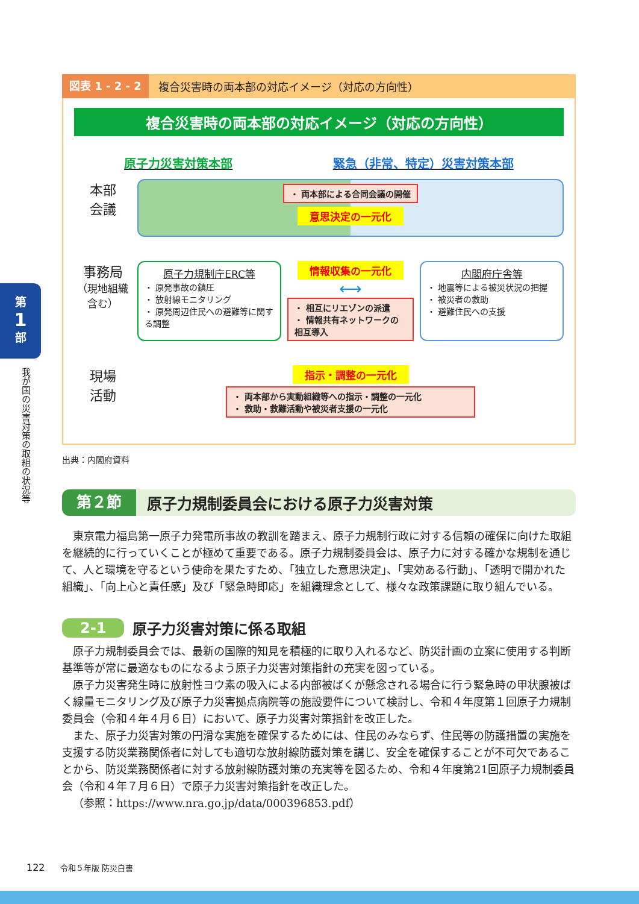第
1
部
我が国の災害対策の取組の状況等
図表 1 - 2 - 2 複合災害時の両本部の対応イメージ（対応の方向性）
複合災害時の両本部の対応イメージ（対応の方向性）
原子力災害対策本部 緊急（非常、特定）災害対策本部
本部
会議
・ 両本部による合同会議の開催
意思決定の一元化
事務局
（現地組織含む）
原子力規制庁ERC等
・ 原発事故の鎮圧
・ 放射線モニタリング
・ 原発周辺住民への避難等に関する調整
情報収集の一元化
⟷
・ 相互にリエゾンの派遣
・ 情報共有ネットワークの相互導入
内閣府庁舎等
・ 地震等による被災状況の把握
・ 被災者の救助
・ 避難住民への支援
現場
活動
指示・調整の一元化
・ 両本部から実動組織等への指示・調整の一元化
・ 救助・救難活動や被災者支援の一元化
出典：内閣府資料
第２節 原子力規制委員会における原子力災害対策
東京電力福島第一原子力発電所事故の教訓を踏まえ、原子力規制行政に対する信頼の確保に向けた取組を継続的に行っていくことが極めて重要である。原子力規制委員会は、原子力に対する確かな規制を通じて、人と環境を守るという使命を果たすため、「独立した意思決定」、「実効ある行動」、「透明で開かれた組織」、「向上心と責任感」及び「緊急時即応」を組織理念として、様々な政策課題に取り組んでいる。
2-1 原子力災害対策に係る取組
原子力規制委員会では、最新の国際的知見を積極的に取り入れるなど、防災計画の立案に使用する判断基準等が常に最適なものになるよう原子力災害対策指針の充実を図っている。
原子力災害発生時に放射性ヨウ素の吸入による内部被ばくが懸念される場合に行う緊急時の甲状腺被ばく線量モニタリング及び原子力災害拠点病院等の施設要件について検討し、令和４年度第１回原子力規制委員会（令和４年４月６日）において、原子力災害対策指針を改正した。
また、原子力災害対策の円滑な実施を確保するためには、住民のみならず、住民等の防護措置の実施を支援する防災業務関係者に対しても適切な放射線防護対策を講じ、安全を確保することが不可欠であることから、防災業務関係者に対する放射線防護対策の充実等を図るため、令和４年度第21回原子力規制委員会（令和４年７月６日）で原子力災害対策指針を改正した。
（参照：https://www.nra.go.jp/data/000396853.pdf）
122 令和５年版 防災白書